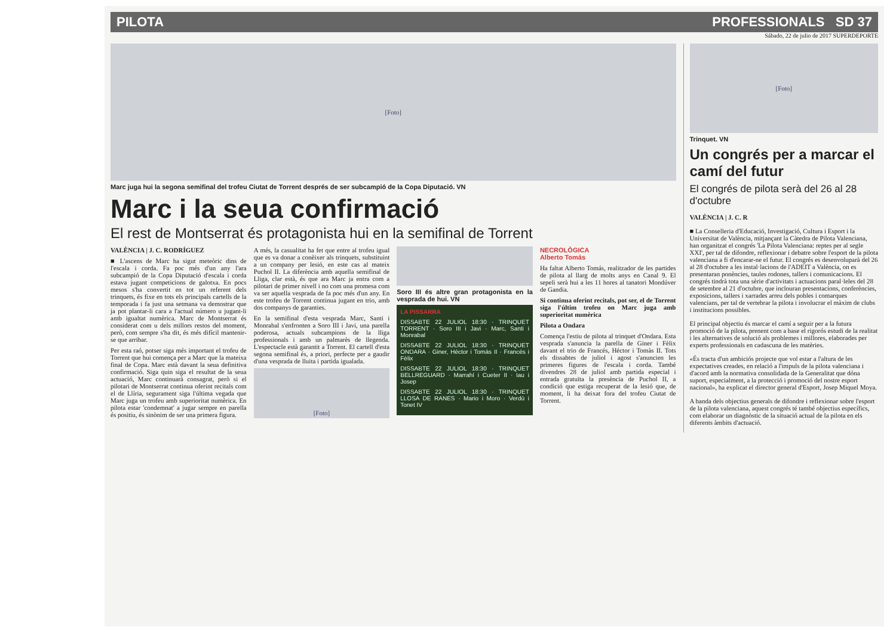PILOTA PROFESSIONALS SD 37
Sábado, 22 de julio de 2017 SUPERDEPORTE
[Foto]
Marc juga hui la segona semifinal del trofeu Ciutat de Torrent després de ser subcampió de la Copa Diputació. VN
Marc i la seua confirmació
El rest de Montserrat és protagonista hui en la semifinal de Torrent
VALÈNCIA | J. C. RODRÍGUEZ
■ L'ascens de Marc ha sigut meteòric dins de l'escala i corda. Fa poc més d'un any l'ara subcampió de la Copa Diputació d'escala i corda estava jugant competicions de galotxa. En pocs mesos s'ha convertit en tot un referent dels trinquets, és fixe en tots els principals cartells de la temporada i fa just una setmana va demostrar que ja pot plantar-li cara a l'actual número u jugant-li amb igualtat numèrica. Marc de Montserrat és considerat com u dels millors restos del moment, però, com sempre s'ha dit, és més difícil mantenir-se que arribar.
Per esta raó, potser siga més important el trofeu de Torrent que hui comença per a Marc que la mateixa final de Copa. Marc està davant la seua definitiva confirmació. Siga quin siga el resultat de la seua actuació, Marc continuarà consagrat, però si el pilotari de Montserrat continua oferint recitals com el de Llíria, segurament siga l'última vegada que Marc juga un trofeu amb superioritat numèrica. En pilota estar 'condemnat' a jugar sempre en parella és positiu, és sinònim de ser una primera figura.
A més, la casualitat ha fet que entre al trofeu igual que es va donar a conèixer als trinquets, substituint a un company per lesió, en este cas al mateix Puchol II. La diferència amb aquella semifinal de Lliga, clar està, és que ara Marc ja entra com a pilotari de primer nivell i no com una promesa com va ser aquella vesprada de fa poc més d'un any. En este trofeu de Torrent continua jugant en trio, amb dos companys de garanties.
En la semifinal d'esta vesprada Marc, Santi i Monrabal s'enfronten a Soro III i Javi, una parella poderosa, actuals subcampions de la lliga professionals i amb un palmarès de llegenda. L'espectacle està garantit a Torrent. El cartell d'esta segona semifinal és, a priori, perfecte per a gaudir d'una vesprada de lluita i partida igualada.
[Foto]
Soro III és altre gran protagonista en la vesprada de hui. VN
LA PISSARRA
DISSABTE 22 JULIOL 18:30 · TRINQUET TORRENT · Soro III i Javi · Marc, Santi i Monrabal
DISSABTE 22 JULIOL 18:30 · TRINQUET ONDARA · Giner, Héctor i Tomàs II · Francés i Fèlix
DISSABTE 22 JULIOL 18:30 · TRINQUET BELLREGUARD · Marrahí i Cueter II · Iau i Josep
DISSABTE 22 JULIOL 18:30 · TRINQUET LLOSA DE RANES · Mario i Moro · Verdú i Tonet IV
NECROLÒGICA
Alberto Tomás
Ha faltat Alberto Tomás, realitzador de les partides de pilota al llarg de molts anys en Canal 9. El sepeli serà hui a les 11 hores al tanatori Mondúver de Gandia.
Si continua oferint recitals, pot ser, el de Torrent siga l'últim trofeu on Marc juga amb superioritat numèrica
Pilota a Ondara
Comença l'estiu de pilota al trinquet d'Ondara. Esta vesprada s'anuncia la parella de Giner i Fèlix davant el trio de Francés, Héctor i Tomàs II. Tots els dissabtes de juliol i agost s'anuncien les primeres figures de l'escala i corda. També divendres 28 de juliol amb partida especial i entrada gratuïta la presència de Puchol II, a condició que estiga recuperat de la lesió que, de moment, li ha deixat fora del trofeu Ciutat de Torrent.
[Foto]
Trinquet. VN
Un congrés per a marcar el camí del futur
El congrés de pilota serà del 26 al 28 d'octubre
VALÈNCIA | J. C. R
■ La Conselleria d'Educació, Investigació, Cultura i Esport i la Universitat de València, mitjançant la Càtedra de Pilota Valenciana, han organitzat el congrés 'La Pilota Valenciana: reptes per al segle XXI', per tal de difondre, reflexionar i debatre sobre l'esport de la pilota valenciana a fi d'encarar-ne el futur. El congrés es desenvoluparà del 26 al 28 d'octubre a les instal·lacions de l'ADEIT a València, on es presentaran ponències, taules rodones, tallers i comunicacions. El congrés tindrà tota una sèrie d'activitats i actuacions paral·leles del 28 de setembre al 21 d'octubre, que inclouran presentacions, conferències, exposicions, tallers i xarrades arreu dels pobles i comarques valencians, per tal de vertebrar la pilota i involucrar el màxim de clubs i institucions possibles.
El principal objectiu és marcar el camí a seguir per a la futura promoció de la pilota, prenent com a base el rigorós estudi de la realitat i les alternatives de solució als problemes i millores, elaborades per experts professionals en cadascuna de les matèries.
«És tracta d'un ambiciós projecte que vol estar a l'altura de les expectatives creades, en relació a l'impuls de la pilota valenciana i d'acord amb la normativa consolidada de la Generalitat que dóna suport, especialment, a la protecció i promoció del nostre esport nacional», ha explicat el director general d'Esport, Josep Miquel Moya.
A banda dels objectius generals de difondre i reflexionar sobre l'esport de la pilota valenciana, aquest congrés té també objectius específics, com elaborar un diagnòstic de la situació actual de la pilota en els diferents àmbits d'actuació.